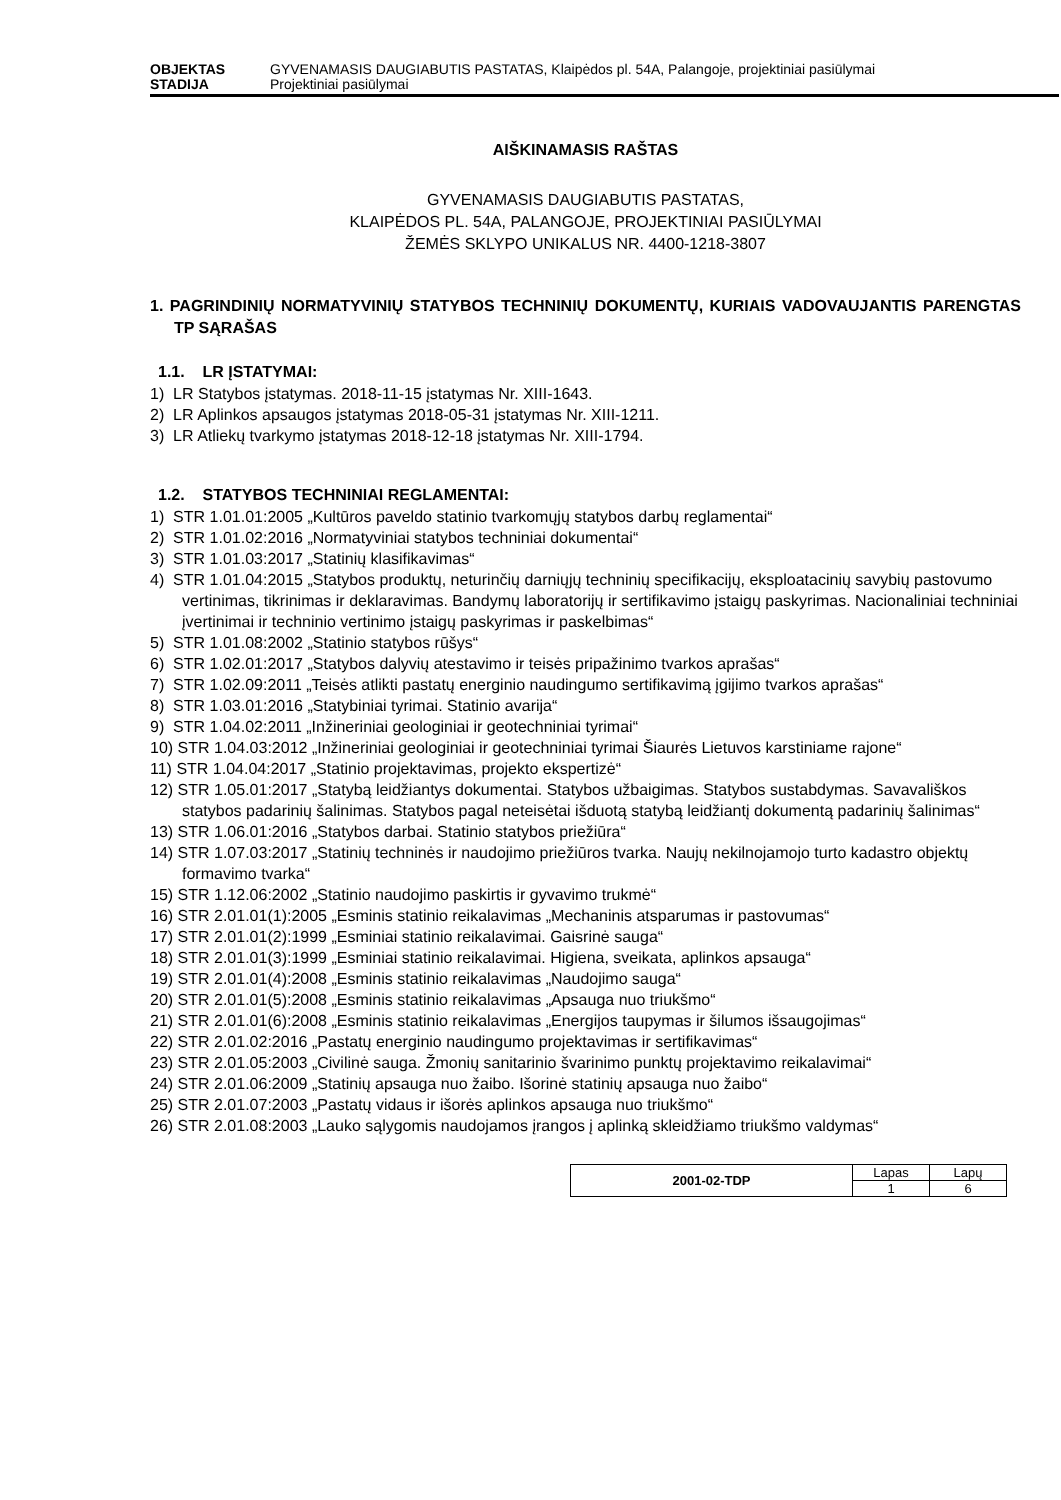OBJEKTAS GYVENAMASIS DAUGIABUTIS PASTATAS, Klaipėdos pl. 54A, Palangoje, projektiniai pasiūlymai
STADIJA Projektiniai pasiūlymai
AIŠKINAMASIS RAŠTAS
GYVENAMASIS DAUGIABUTIS PASTATAS,
KLAIPĖDOS PL. 54A, PALANGOJE, PROJEKTINIAI PASIŪLYMAI
ŽEMĖS SKLYPO UNIKALUS NR. 4400-1218-3807
1. PAGRINDINIŲ NORMATYVINIŲ STATYBOS TECHNINIŲ DOKUMENTŲ, KURIAIS VADOVAUJANTIS PARENGTAS TP SĄRAŠAS
1.1. LR ĮSTATYMAI:
1) LR Statybos įstatymas. 2018-11-15 įstatymas Nr. XIII-1643.
2) LR Aplinkos apsaugos įstatymas 2018-05-31 įstatymas Nr. XIII-1211.
3) LR Atliekų tvarkymo įstatymas 2018-12-18 įstatymas Nr. XIII-1794.
1.2. STATYBOS TECHNINIAI REGLAMENTAI:
1) STR 1.01.01:2005 „Kultūros paveldo statinio tvarkomųjų statybos darbų reglamentai“
2) STR 1.01.02:2016 „Normatyviniai statybos techniniai dokumentai“
3) STR 1.01.03:2017 „Statinių klasifikavimas“
4) STR 1.01.04:2015 „Statybos produktų, neturinčių darniųjų techninių specifikacijų, eksploatacinių savybių pastovumo vertinimas, tikrinimas ir deklaravimas. Bandymų laboratorijų ir sertifikavimo įstaigų paskyrimas. Nacionaliniai techniniai įvertinimai ir techninio vertinimo įstaigų paskyrimas ir paskelbimas“
5) STR 1.01.08:2002 „Statinio statybos rūšys“
6) STR 1.02.01:2017 „Statybos dalyvių atestavimo ir teisės pripažinimo tvarkos aprašas“
7) STR 1.02.09:2011 „Teisės atlikti pastatų energinio naudingumo sertifikavimą įgijimo tvarkos aprašas“
8) STR 1.03.01:2016 „Statybiniai tyrimai. Statinio avarija“
9) STR 1.04.02:2011 „Inžineriniai geologiniai ir geotechniniai tyrimai“
10) STR 1.04.03:2012 „Inžineriniai geologiniai ir geotechniniai tyrimai Šiaurės Lietuvos karstiniame rajone“
11) STR 1.04.04:2017 „Statinio projektavimas, projekto ekspertizė“
12) STR 1.05.01:2017 „Statybą leidžiantys dokumentai. Statybos užbaigimas. Statybos sustabdymas. Savavališkos statybos padarinių šalinimas. Statybos pagal neteisėtai išduotą statybą leidžiantį dokumentą padarinių šalinimas“
13) STR 1.06.01:2016 „Statybos darbai. Statinio statybos priežiūra“
14) STR 1.07.03:2017 „Statinių techninės ir naudojimo priežiūros tvarka. Naujų nekilnojamojo turto kadastro objektų formavimo tvarka“
15) STR 1.12.06:2002 „Statinio naudojimo paskirtis ir gyvavimo trukmė“
16) STR 2.01.01(1):2005 „Esminis statinio reikalavimas „Mechaninis atsparumas ir pastovumas“
17) STR 2.01.01(2):1999 „Esminiai statinio reikalavimai. Gaisrinė sauga“
18) STR 2.01.01(3):1999 „Esminiai statinio reikalavimai. Higiena, sveikata, aplinkos apsauga“
19) STR 2.01.01(4):2008 „Esminis statinio reikalavimas „Naudojimo sauga“
20) STR 2.01.01(5):2008 „Esminis statinio reikalavimas „Apsauga nuo triukšmo“
21) STR 2.01.01(6):2008 „Esminis statinio reikalavimas „Energijos taupymas ir šilumos išsaugojimas“
22) STR 2.01.02:2016 „Pastatų energinio naudingumo projektavimas ir sertifikavimas“
23) STR 2.01.05:2003 „Civilinė sauga. Žmonių sanitarinio švarinimo punktų projektavimo reikalavimai“
24) STR 2.01.06:2009 „Statinių apsauga nuo žaibo. Išorinė statinių apsauga nuo žaibo“
25) STR 2.01.07:2003 „Pastatų vidaus ir išorės aplinkos apsauga nuo triukšmo“
26) STR 2.01.08:2003 „Lauko sąlygomis naudojamos įrangos į aplinką skleidžiamo triukšmo valdymas“
| 2001-02-TDP | Lapas | Lapų |
| | 1 | 6 |